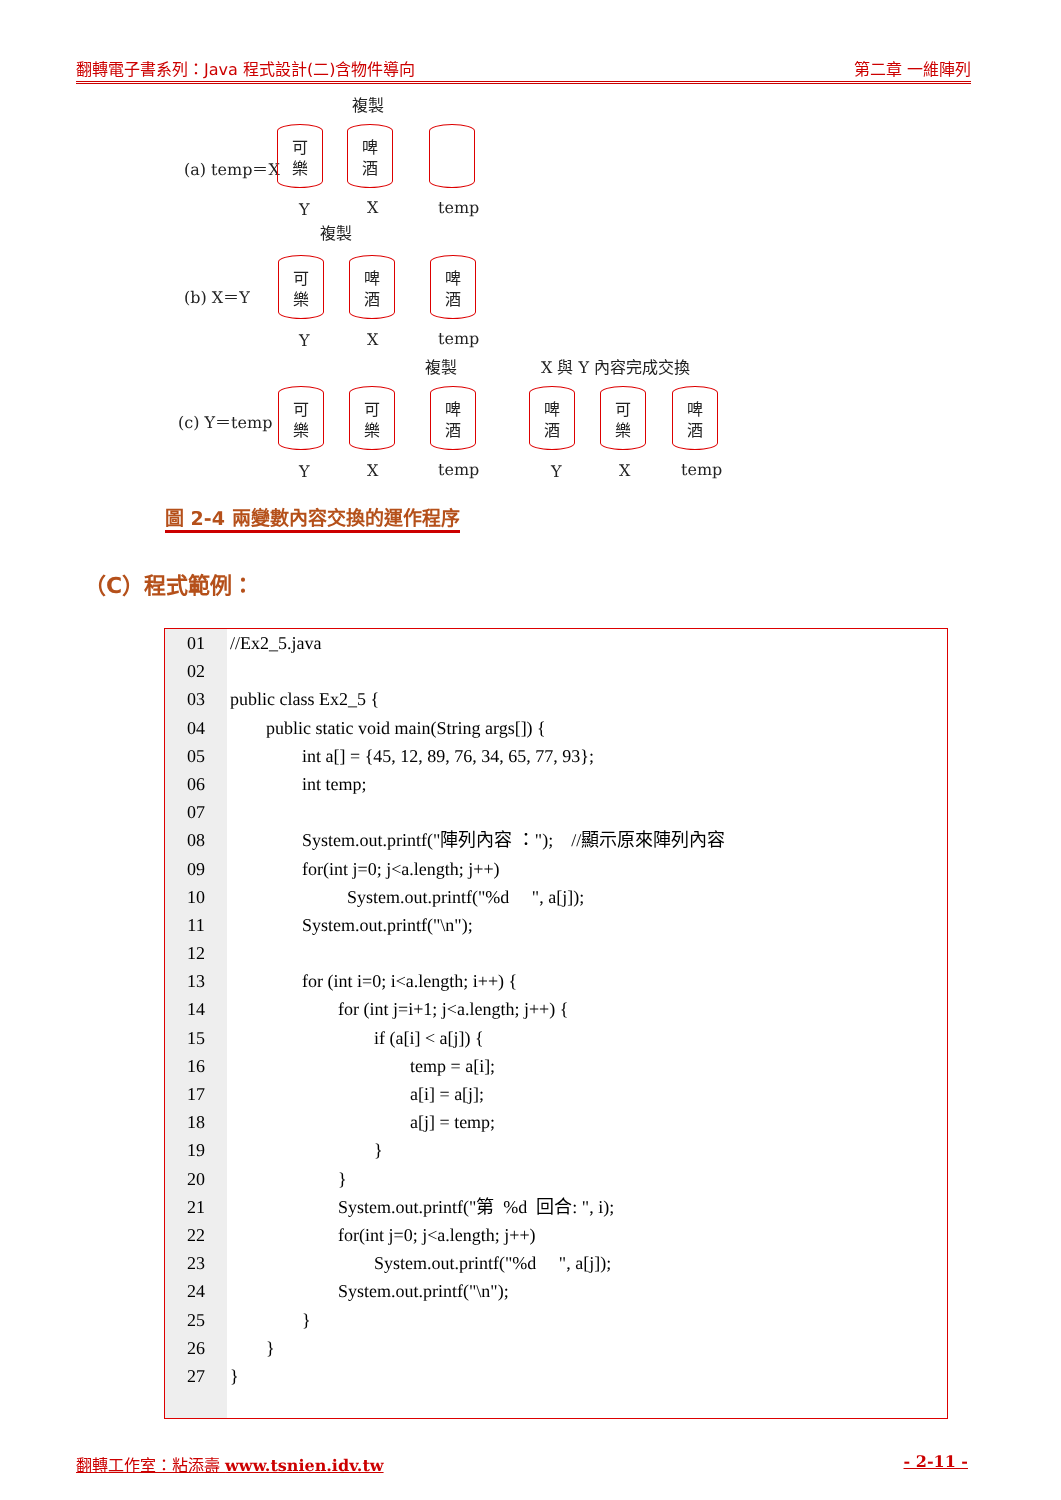翻轉電子書系列：Java 程式設計(二)含物件導向 第二章 一維陣列
複製
(a) temp＝X
可
樂
啤
酒
Y X temp
複製
(b) X＝Y
可
樂
啤
酒
啤
酒
Y X temp
複製 X 與 Y 內容完成交換
(c) Y＝temp
可
樂
可
樂
啤
酒
啤
酒
可
樂
啤
酒
Y X temp Y X temp
圖 2-4 兩變數內容交換的運作程序
（C）程式範例：
01
02
03
04
05
06
07
08
09
10
11
12
13
14
15
16
17
18
19
20
21
22
23
24
25
26
27
//Ex2_5.java
public class Ex2_5 {
public static void main(String args[]) {
int a[] = {45, 12, 89, 76, 34, 65, 77, 93};
int temp;
System.out.printf("陣列內容 ："); //顯示原來陣列內容
for(int j=0; j<a.length; j++)
System.out.printf("%d ", a[j]);
System.out.printf("\n");
for (int i=0; i<a.length; i++) {
for (int j=i+1; j<a.length; j++) {
if (a[i] < a[j]) {
temp = a[i];
a[i] = a[j];
a[j] = temp;
}
}
System.out.printf("第 %d 回合: ", i);
for(int j=0; j<a.length; j++)
System.out.printf("%d ", a[j]);
System.out.printf("\n");
}
}
}
翻轉工作室：粘添壽 www.tsnien.idv.tw - 2-11 -